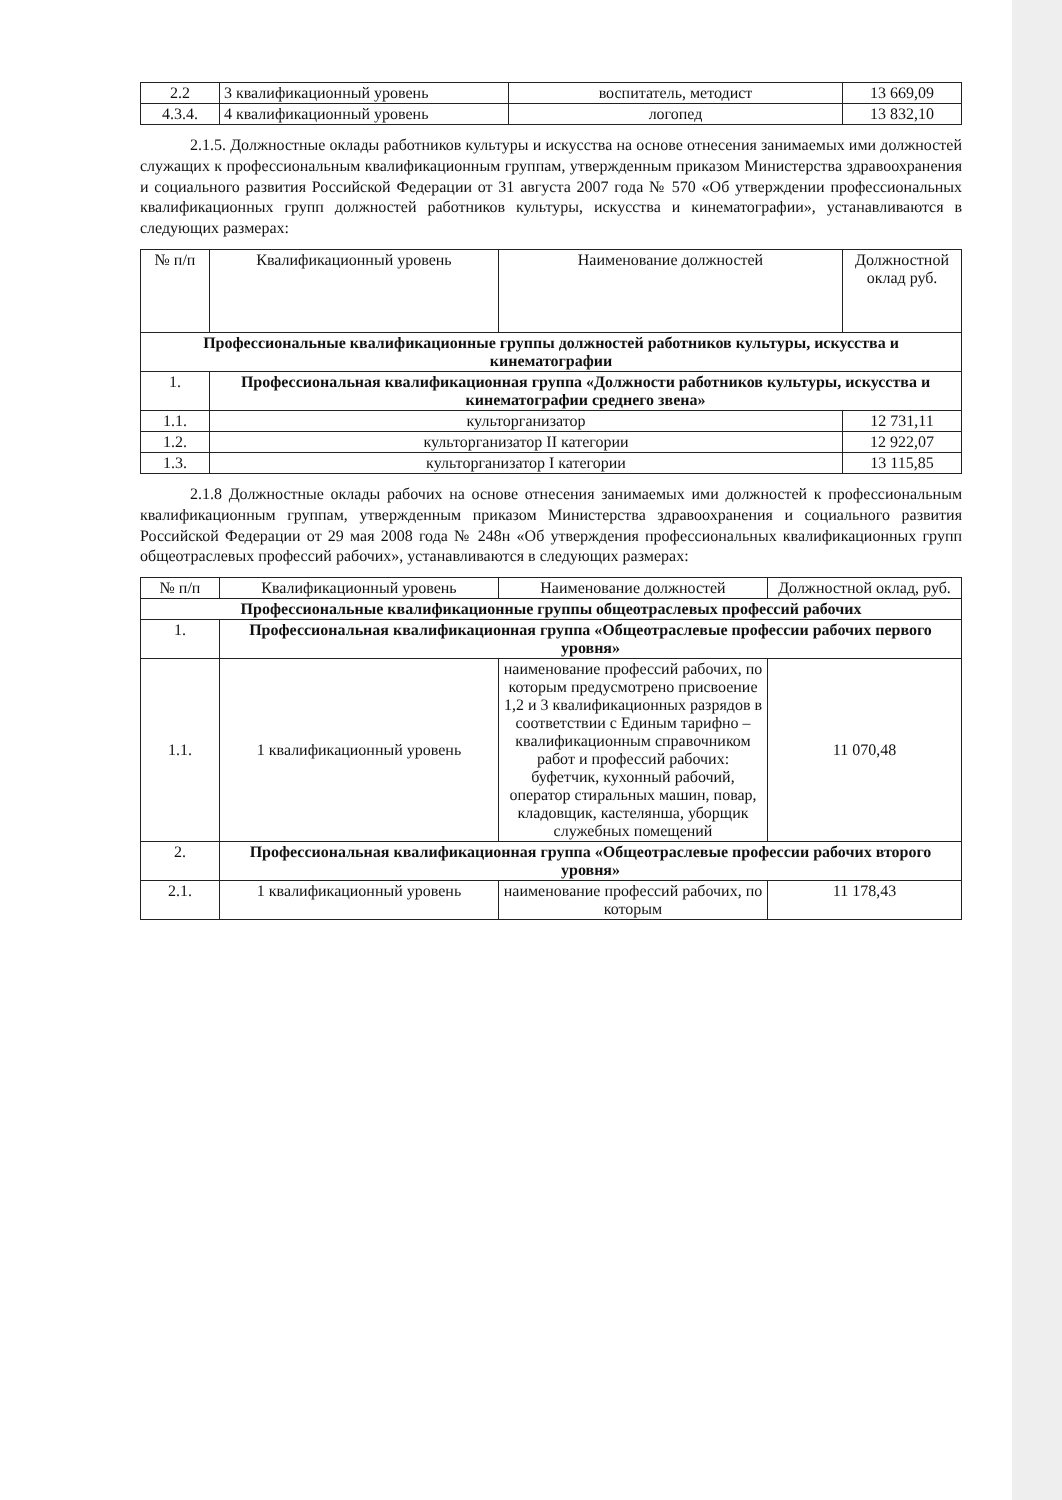| 2.2 | 3 квалификационный уровень | воспитатель, методист | 13 669,09 |
| 4.3.4. | 4 квалификационный уровень | логопед | 13 832,10 |
2.1.5. Должностные оклады работников культуры и искусства на основе отнесения занимаемых ими должностей служащих к профессиональным квалификационным группам, утвержденным приказом Министерства здравоохранения и социального развития Российской Федерации от 31 августа 2007 года № 570 «Об утверждении профессиональных квалификационных групп должностей работников культуры, искусства и кинематографии», устанавливаются в следующих размерах:
| № п/п | Квалификационный уровень | Наименование должностей | Должностной оклад руб. |
| --- | --- | --- | --- |
| Профессиональные квалификационные группы должностей работников культуры, искусства и кинематографии | | | |
| 1. | Профессиональная квалификационная группа «Должности работников культуры, искусства и кинематографии среднего звена» | | |
| 1.1. | культорганизатор | | 12 731,11 |
| 1.2. | культорганизатор II категории | | 12 922,07 |
| 1.3. | культорганизатор I категории | | 13 115,85 |
2.1.8 Должностные оклады рабочих на основе отнесения занимаемых ими должностей к профессиональным квалификационным группам, утвержденным приказом Министерства здравоохранения и социального развития Российской Федерации от 29 мая 2008 года № 248н «Об утверждения профессиональных квалификационных групп общеотраслевых профессий рабочих», устанавливаются в следующих размерах:
| № п/п | Квалификационный уровень | Наименование должностей | Должностной оклад, руб. |
| --- | --- | --- | --- |
| Профессиональные квалификационные группы общеотраслевых профессий рабочих | | | |
| 1. | Профессиональная квалификационная группа «Общеотраслевые профессии рабочих первого уровня» | | |
| 1.1. | 1 квалификационный уровень | наименование профессий рабочих, по которым предусмотрено присвоение 1,2 и 3 квалификационных разрядов в соответствии с Единым тарифно – квалификационным справочником работ и профессий рабочих: буфетчик, кухонный рабочий, оператор стиральных машин, повар, кладовщик, кастелянша, уборщик служебных помещений | 11 070,48 |
| 2. | Профессиональная квалификационная группа «Общеотраслевые профессии рабочих второго уровня» | | |
| 2.1. | 1 квалификационный уровень | наименование профессий рабочих, по которым | 11 178,43 |